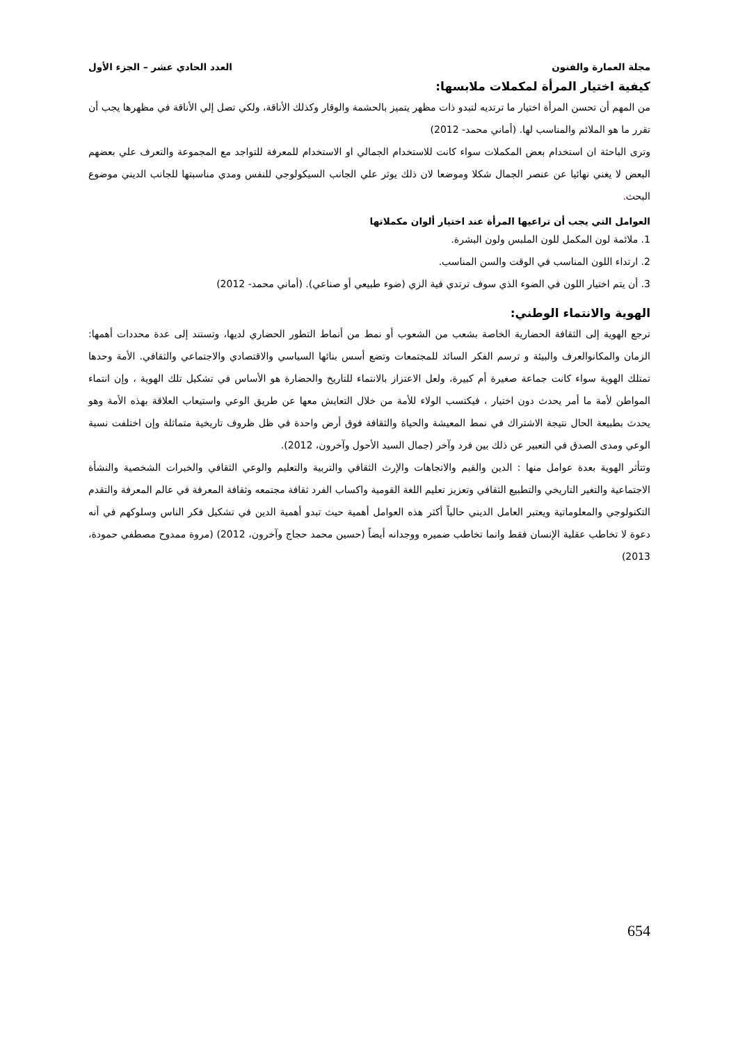مجلة العمارة والفنون العدد الحادي عشر – الجزء الأول
كيفية اختيار المرأة لمكملات ملابسها:
من المهم أن تحسن المرأة اختيار ما ترتديه لتبدو ذات مظهر يتميز بالحشمة والوقار وكذلك الأناقة، ولكي تصل إلي الأناقة في مظهرها يجب أن تقرر ما هو الملائم والمناسب لها. (أماني محمد- 2012)
وترى الباحثة ان استخدام بعض المكملات سواء كانت للاستخدام الجمالي او الاستخدام للمعرفة للتواجد مع المجموعة والتعرف علي بعضهم البعض لا يغني نهائيا عن عنصر الجمال شكلا وموضعا لان ذلك يوثر علي الجانب السيكولوجي للنفس ومدي مناسبتها للجانب الديني موضوع البحث.
العوامل التي يجب أن تراعيها المرأة عند اختيار ألوان مكملاتها
1. ملائمة لون المكمل للون الملبس ولون البشرة.
2. ارتداء اللون المناسب في الوقت والسن المناسب.
3. أن يتم اختيار اللون في الضوء الذي سوف ترتدي فية الزي (ضوء طبيعي أو صناعي). (أماني محمد- 2012)
الهوية والانتماء الوطني:
ترجع الهوية إلى الثقافة الحضارية الخاصة بشعب من الشعوب أو نمط من أنماط التطور الحضاري لديها، وتستند إلى عدة محددات أهمها: الزمان والمكانوالعرف والبيئة و ترسم الفكر السائد للمجتمعات وتضع أسس بنائها السياسي والاقتصادي والاجتماعي والثقافي. الأمة وحدها تمتلك الهوية سواء كانت جماعة صغيرة أم كبيرة، ولعل الاعتزاز بالانتماء للتاريخ والحضارة هو الأساس في تشكيل تلك الهوية ، وإن انتماء المواطن لأمة ما أمر يحدث دون اختيار ، فيكتسب الولاء للأمة من خلال التعايش معها عن طريق الوعي واستيعاب العلاقة بهذه الأمة وهو يحدث بطبيعة الحال نتيجة الاشتراك في نمط المعيشة والحياة والثقافة فوق أرض واحدة في ظل ظروف تاريخية متماثلة وإن اختلفت نسبة الوعي ومدى الصدق في التعبير عن ذلك بين فرد وآخر (جمال السيد الأحول وآخرون، 2012).
وتتأثر الهوية بعدة عوامل منها : الدين والقيم والاتجاهات والإرث الثقافي والتربية والتعليم والوعي الثقافي والخبرات الشخصية والنشأة الاجتماعية والتغير التاريخي والتطبيع الثقافي وتعزيز تعليم اللغة القومية واكساب الفرد ثقافة مجتمعه وثقافة المعرفة في عالم المعرفة والتقدم التكنولوجي والمعلوماتية ويعتبر العامل الديني حالياً أكثر هذه العوامل أهمية حيث تبدو أهمية الدين في تشكيل فكر الناس وسلوكهم في أنه دعوة لا تخاطب عقلية الإنسان فقط وانما تخاطب ضميره ووجدانه أيضاً (حسين محمد حجاج وآخرون، 2012) (مروة ممدوح مصطفي حمودة، 2013)
654